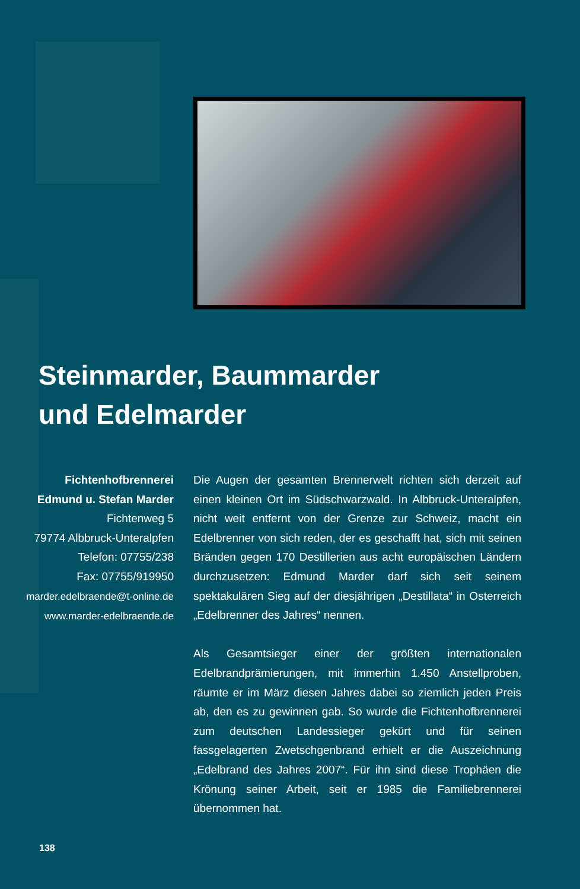Steinmarder, Baummarder
und Edelmarder
Fichtenhofbrennerei
Edmund u. Stefan Marder
Fichtenweg 5
79774 Albbruck-Unteralpfen
Telefon: 07755/238
Fax: 07755/919950
marder.edelbraende@t-online.de
www.marder-edelbraende.de
Die Augen der gesamten Brennerwelt richten sich derzeit auf einen kleinen Ort im Südschwarzwald. In Albbruck-Unteralpfen, nicht weit entfernt von der Grenze zur Schweiz, macht ein Edelbrenner von sich reden, der es geschafft hat, sich mit seinen Bränden gegen 170 Destillerien aus acht europäischen Ländern durchzusetzen: Edmund Marder darf sich seit seinem spektakulären Sieg auf der diesjährigen „Destillata“ in Osterreich „Edelbrenner des Jahres“ nennen.
Als Gesamtsieger einer der größten internationalen Edelbrandprämierungen, mit immerhin 1.450 Anstellproben, räumte er im März diesen Jahres dabei so ziemlich jeden Preis ab, den es zu gewinnen gab. So wurde die Fichtenhofbrennerei zum deutschen Landessieger gekürt und für seinen fassgelagerten Zwetschgenbrand erhielt er die Auszeichnung „Edelbrand des Jahres 2007“. Für ihn sind diese Trophäen die Krönung seiner Arbeit, seit er 1985 die Familiebrennerei übernommen hat.
138